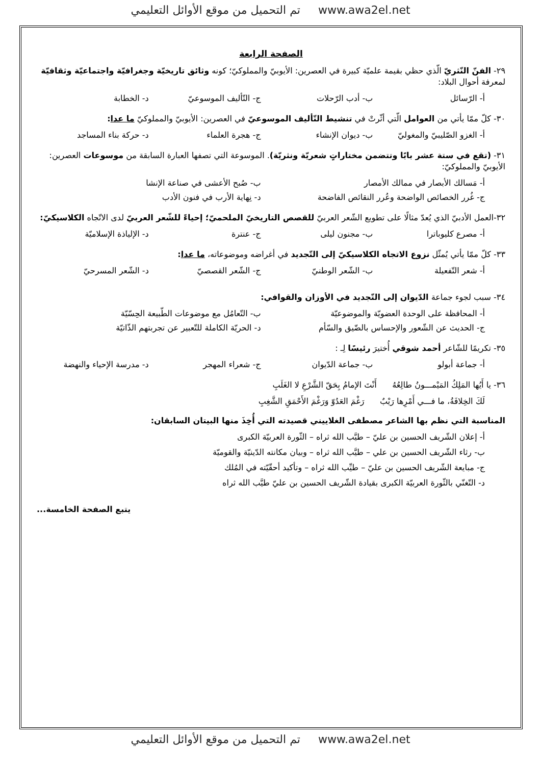تم التحميل من موقع الأوائل التعليمي www.awa2el.net
الصفحة الرابعة
٢٩- الفنّ النّثريّ الّذي حظي بقيمة علميّة كبيرة في العصرين: الأيوبيّ والمملوكيّ؛ كونه وثائق تاريخيّة وجغرافيّة واجتماعيّة وثقافيّة لمعرفة أحوال البلاد:
أ- الرّسائل ب- أدب الرّحلات ج- التّأليف الموسوعيّ د- الخطابة
٣٠- كلّ ممّا يأتي من العوامل الّتي أثّرتْ في تنشيط التّأليف الموسوعيّ في العصرين: الأيوبيّ والمملوكيّ ما عدا:
أ- الغزو الصّليبيّ والمغوليّ ب- ديوان الإنشاء ج- هجرة العلماء د- حركة بناء المساجد
٣١- (تقع في ستة عشر بابًا وتتضمن مختاراتٍ شعريّة ونثريّة). الموسوعة التي تصفها العبارة السابقة من موسوعات العصرين: الأيوبيّ والمملوكيّ:
أ- مَسالك الأبصار في ممالك الأمصار ب- صُبح الأعشى في صناعة الإنشا
ج- غُرر الخصائص الواضحة وعُرر النقائص الفاضحة د- نِهاية الأرب في فنون الأدب
٣٢-العمل الأدبيّ الذي يُعدّ مثالًا على تطويع الشّعر العربيّ للقصص التاريخيّ الملحميّ؛ إحياءً للشّعر العربيّ لدى الاتّجاه الكلاسيكيّ:
أ- مصرع كليوباترا ب- مجنون ليلى ج- عنترة د- الإلياذة الإسلاميّة
٣٣- كلّ ممّا يأتي يُمثّل نزوع الاتجاه الكلاسيكيّ إلى التّجديد في أغراضه وموضوعاته، ما عدا:
أ- شعر التّفعيلة ب- الشّعر الوطنيّ ج- الشّعر القصصيّ د- الشّعر المسرحيّ
٣٤- سبب لجوء جماعة الدّيوان إلى التّجديد في الأوزان والقوافي:
أ- المحافظة على الوحدة العضويّة والموضوعيّة ب- التّعامُل مع موضوعات الطّبيعة الحِسّيّة
ج- الحديث عن الشّعور والإحساس بالضّيق والسّأم د- الحريّة الكاملة للتّعبير عن تجربتهم الذّاتيّة
٣٥- تكريمًا للشّاعر أحمد شوقي أُختيرَ رئيسًا لِـ :
أ- جماعة أبولو ب- جماعة الدّيوان ج- شعراء المهجر د- مدرسة الإحياء والنهضة
٣٦- يا أَيُها المَلِكُ المَيْمـــونُ طالِعُهُ أَنْتَ الإمامُ بِحَقّ الشَّرْعِ لا الغَلَبِ
لَكَ الخِلافَةُ، ما فـــي أَمْرِها رَيْبٌ رَغْمَ العَدُوّ وَرَغْمَ الأَحْمَقِ الشَّغِبِ
المناسبة التي نظم بها الشاعر مصطفى الغلاييني قصيدته التي أُخِذَ منها البيتان السابقان:
أ- إعلان الشّريف الحسين بن عليّ – طيَّب الله ثراه – الثّورة العربيّة الكبرى
ب- رثاء الشّريف الحسين بن علي – طيَّب الله ثراه – وبيان مكانته الدّينيّة والقوميّة
ج- مبايعة الشّريف الحسين بن عليّ – طيِّب الله ثراه – وتأكيد أحقّيّته في المُلك
د- التّغنّي بالثّورة العربيّة الكبرى بقيادة الشّريف الحسين بن عليّ طيَّب الله ثراه
يتبع الصفحة الخامسة...
تم التحميل من موقع الأوائل التعليمي www.awa2el.net